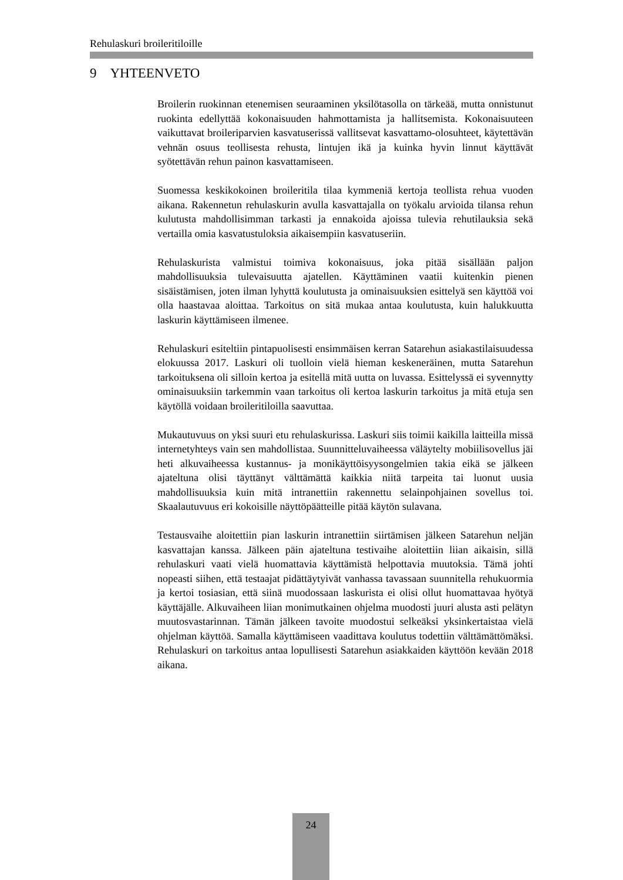Rehulaskuri broileritiloille
9 YHTEENVETO
Broilerin ruokinnan etenemisen seuraaminen yksilötasolla on tärkeää, mutta onnistunut ruokinta edellyttää kokonaisuuden hahmottamista ja hallitsemista. Kokonaisuuteen vaikuttavat broileriparvien kasvatuserissä vallitsevat kasvattamo-olosuhteet, käytettävän vehnän osuus teollisesta rehusta, lintujen ikä ja kuinka hyvin linnut käyttävät syötettävän rehun painon kasvattamiseen.
Suomessa keskikokoinen broileritila tilaa kymmeniä kertoja teollista rehua vuoden aikana. Rakennetun rehulaskurin avulla kasvattajalla on työkalu arvioida tilansa rehun kulutusta mahdollisimman tarkasti ja ennakoida ajoissa tulevia rehutilauksia sekä vertailla omia kasvatustuloksia aikaisempiin kasvatuseriin.
Rehulaskurista valmistui toimiva kokonaisuus, joka pitää sisällään paljon mahdollisuuksia tulevaisuutta ajatellen. Käyttäminen vaatii kuitenkin pienen sisäistämisen, joten ilman lyhyttä koulutusta ja ominaisuuksien esittelyä sen käyttöä voi olla haastavaa aloittaa. Tarkoitus on sitä mukaa antaa koulutusta, kuin halukkuutta laskurin käyttämiseen ilmenee.
Rehulaskuri esiteltiin pintapuolisesti ensimmäisen kerran Satarehun asiakastilaisuudessa elokuussa 2017. Laskuri oli tuolloin vielä hieman keskeneräinen, mutta Satarehun tarkoituksena oli silloin kertoa ja esitellä mitä uutta on luvassa. Esittelyssä ei syvennytty ominaisuuksiin tarkemmin vaan tarkoitus oli kertoa laskurin tarkoitus ja mitä etuja sen käytöllä voidaan broileritiloilla saavuttaa.
Mukautuvuus on yksi suuri etu rehulaskurissa. Laskuri siis toimii kaikilla laitteilla missä internetyhteys vain sen mahdollistaa. Suunnitteluvaiheessa väläytelty mobiilisovellus jäi heti alkuvaiheessa kustannus- ja monikäyttöisyysongelmien takia eikä se jälkeen ajateltuna olisi täyttänyt välttämättä kaikkia niitä tarpeita tai luonut uusia mahdollisuuksia kuin mitä intranettiin rakennettu selainpohjainen sovellus toi. Skaalautuvuus eri kokoisille näyttöpäätteille pitää käytön sulavana.
Testausvaihe aloitettiin pian laskurin intranettiin siirtämisen jälkeen Satarehun neljän kasvattajan kanssa. Jälkeen päin ajateltuna testivaihe aloitettiin liian aikaisin, sillä rehulaskuri vaati vielä huomattavia käyttämistä helpottavia muutoksia. Tämä johti nopeasti siihen, että testaajat pidättäytyivät vanhassa tavassaan suunnitella rehukuormia ja kertoi tosiasian, että siinä muodossaan laskurista ei olisi ollut huomattavaa hyötyä käyttäjälle. Alkuvaiheen liian monimutkainen ohjelma muodosti juuri alusta asti pelätyn muutosvastarinnan. Tämän jälkeen tavoite muodostui selkeäksi yksinkertaistaa vielä ohjelman käyttöä. Samalla käyttämiseen vaadittava koulutus todettiin välttämättömäksi. Rehulaskuri on tarkoitus antaa lopullisesti Satarehun asiakkaiden käyttöön kevään 2018 aikana.
24